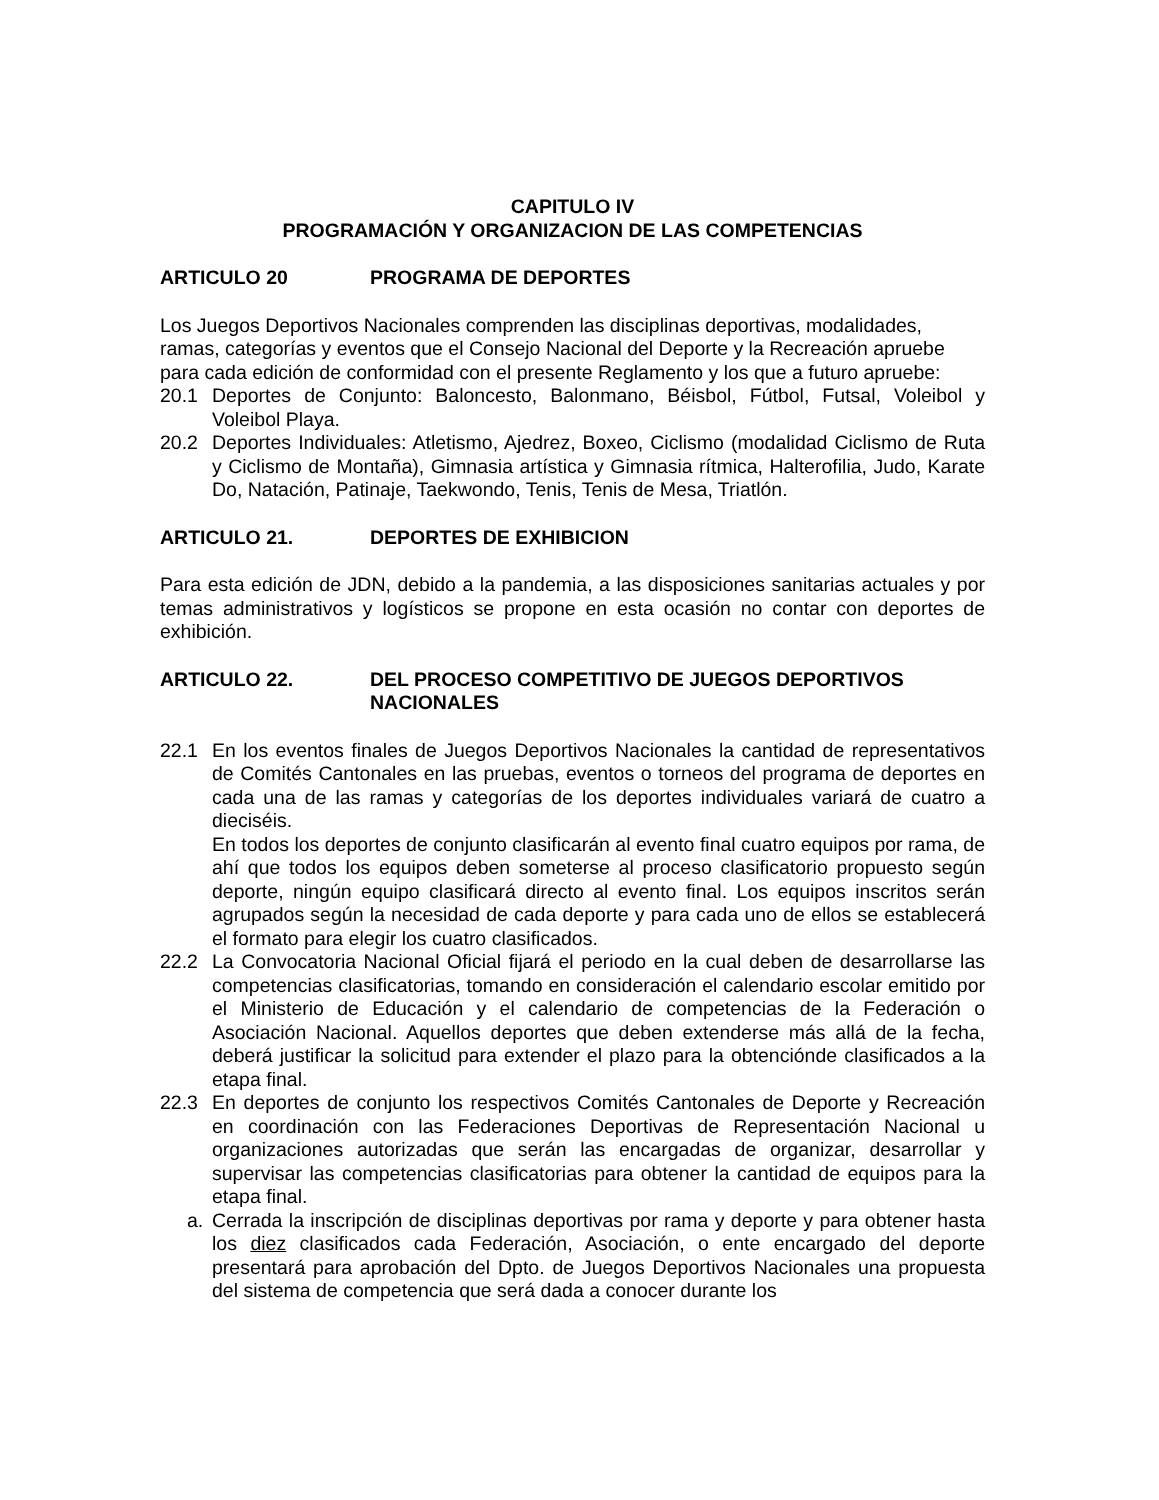CAPITULO IV
PROGRAMACIÓN Y ORGANIZACION DE LAS COMPETENCIAS
ARTICULO 20 PROGRAMA DE DEPORTES
Los Juegos Deportivos Nacionales comprenden las disciplinas deportivas, modalidades, ramas, categorías y eventos que el Consejo Nacional del Deporte y la Recreación apruebe para cada edición de conformidad con el presente Reglamento y los que a futuro apruebe:
20.1 Deportes de Conjunto: Baloncesto, Balonmano, Béisbol, Fútbol, Futsal, Voleibol y Voleibol Playa.
20.2 Deportes Individuales: Atletismo, Ajedrez, Boxeo, Ciclismo (modalidad Ciclismo de Ruta y Ciclismo de Montaña), Gimnasia artística y Gimnasia rítmica, Halterofilia, Judo, Karate Do, Natación, Patinaje, Taekwondo, Tenis, Tenis de Mesa, Triatlón.
ARTICULO 21. DEPORTES DE EXHIBICION
Para esta edición de JDN, debido a la pandemia, a las disposiciones sanitarias actuales y por temas administrativos y logísticos se propone en esta ocasión no contar con deportes de exhibición.
ARTICULO 22. DEL PROCESO COMPETITIVO DE JUEGOS DEPORTIVOS NACIONALES
22.1 En los eventos finales de Juegos Deportivos Nacionales la cantidad de representativos de Comités Cantonales en las pruebas, eventos o torneos del programa de deportes en cada una de las ramas y categorías de los deportes individuales variará de cuatro a dieciséis.
En todos los deportes de conjunto clasificarán al evento final cuatro equipos por rama, de ahí que todos los equipos deben someterse al proceso clasificatorio propuesto según deporte, ningún equipo clasificará directo al evento final. Los equipos inscritos serán agrupados según la necesidad de cada deporte y para cada uno de ellos se establecerá el formato para elegir los cuatro clasificados.
22.2 La Convocatoria Nacional Oficial fijará el periodo en la cual deben de desarrollarse las competencias clasificatorias, tomando en consideración el calendario escolar emitido por el Ministerio de Educación y el calendario de competencias de la Federación o Asociación Nacional. Aquellos deportes que deben extenderse más allá de la fecha, deberá justificar la solicitud para extender el plazo para la obtenciónde clasificados a la etapa final.
22.3 En deportes de conjunto los respectivos Comités Cantonales de Deporte y Recreación en coordinación con las Federaciones Deportivas de Representación Nacional u organizaciones autorizadas que serán las encargadas de organizar, desarrollar y supervisar las competencias clasificatorias para obtener la cantidad de equipos para la etapa final.
a. Cerrada la inscripción de disciplinas deportivas por rama y deporte y para obtener hasta los diez clasificados cada Federación, Asociación, o ente encargado del deporte presentará para aprobación del Dpto. de Juegos Deportivos Nacionales una propuesta del sistema de competencia que será dada a conocer durante los